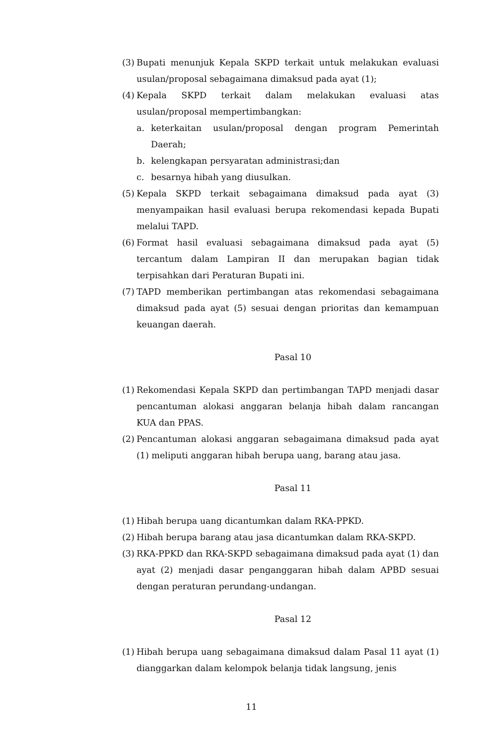(3) Bupati menunjuk Kepala SKPD terkait untuk melakukan evaluasi usulan/proposal sebagaimana dimaksud pada ayat (1);
(4) Kepala SKPD terkait dalam melakukan evaluasi atas usulan/proposal mempertimbangkan:
a. keterkaitan usulan/proposal dengan program Pemerintah Daerah;
b. kelengkapan persyaratan administrasi;dan
c. besarnya hibah yang diusulkan.
(5) Kepala SKPD terkait sebagaimana dimaksud pada ayat (3) menyampaikan hasil evaluasi berupa rekomendasi kepada Bupati melalui TAPD.
(6) Format hasil evaluasi sebagaimana dimaksud pada ayat (5) tercantum dalam Lampiran II dan merupakan bagian tidak terpisahkan dari Peraturan Bupati ini.
(7) TAPD memberikan pertimbangan atas rekomendasi sebagaimana dimaksud pada ayat (5) sesuai dengan prioritas dan kemampuan keuangan daerah.
Pasal 10
(1) Rekomendasi Kepala SKPD dan pertimbangan TAPD menjadi dasar pencantuman alokasi anggaran belanja hibah dalam rancangan KUA dan PPAS.
(2) Pencantuman alokasi anggaran sebagaimana dimaksud pada ayat (1) meliputi anggaran hibah berupa uang, barang atau jasa.
Pasal 11
(1) Hibah berupa uang dicantumkan dalam RKA-PPKD.
(2) Hibah berupa barang atau jasa dicantumkan dalam RKA-SKPD.
(3) RKA-PPKD dan RKA-SKPD sebagaimana dimaksud pada ayat (1) dan ayat (2) menjadi dasar penganggaran hibah dalam APBD sesuai dengan peraturan perundang-undangan.
Pasal 12
(1) Hibah berupa uang sebagaimana dimaksud dalam Pasal 11 ayat (1) dianggarkan dalam kelompok belanja tidak langsung, jenis
11